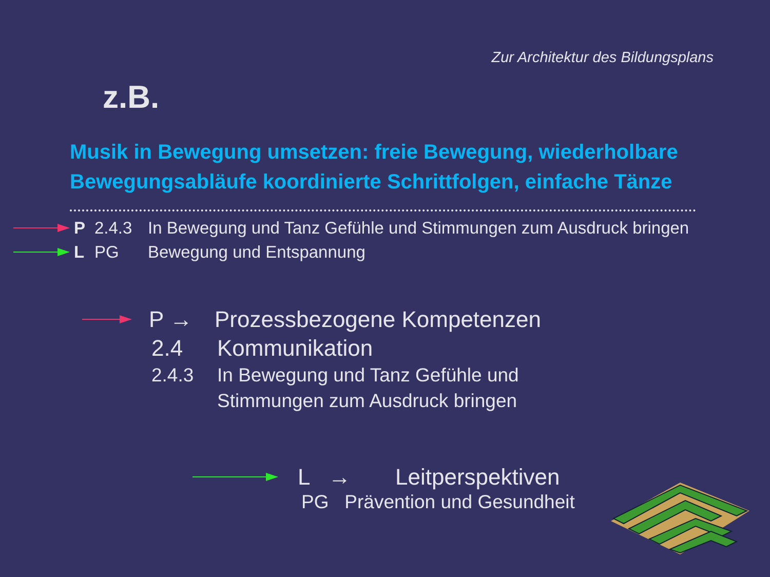Zur Architektur des Bildungsplans
z.B.
Musik in Bewegung umsetzen: freie Bewegung, wiederholbare
Bewegungsabläufe koordinierte Schrittfolgen, einfache Tänze
P 2.4.3 In Bewegung und Tanz Gefühle und Stimmungen zum Ausdruck bringen
L PG Bewegung und Entspannung
P → Prozessbezogene Kompetenzen
2.4 Kommunikation
2.4.3 In Bewegung und Tanz Gefühle und
Stimmungen zum Ausdruck bringen
L → Leitperspektiven
PG Prävention und Gesundheit